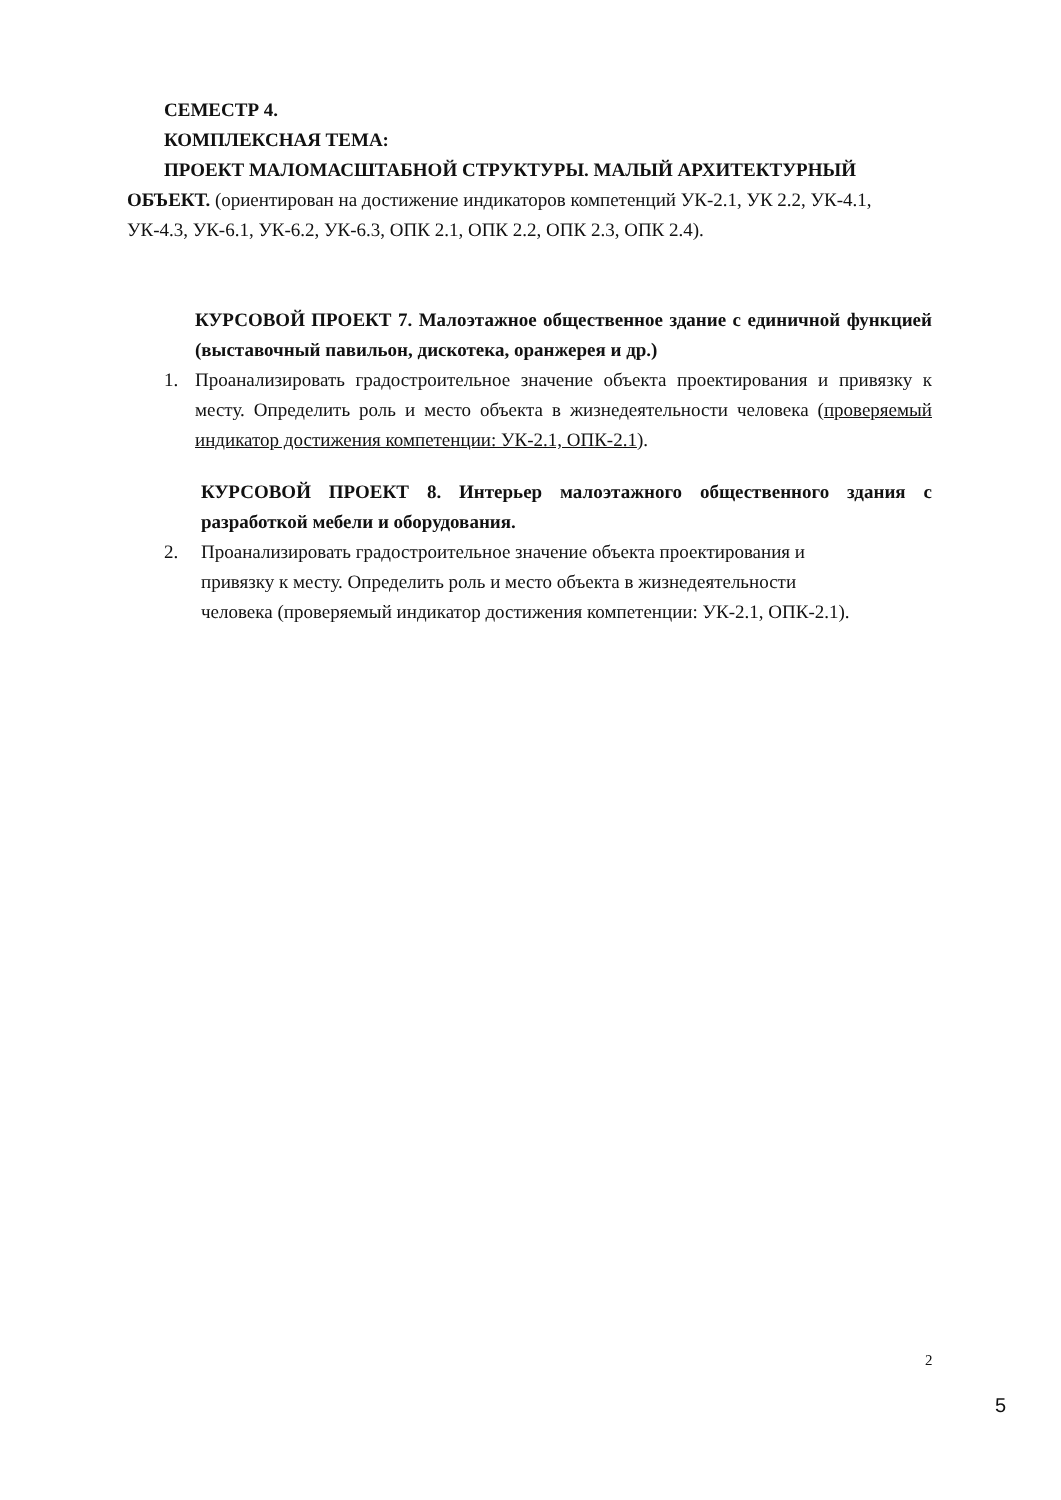СЕМЕСТР 4.
КОМПЛЕКСНАЯ ТЕМА:
ПРОЕКТ МАЛОМАСШТАБНОЙ СТРУКТУРЫ. МАЛЫЙ АРХИТЕКТУРНЫЙ ОБЪЕКТ. (ориентирован на достижение индикаторов компетенций УК-2.1, УК 2.2, УК-4.1, УК-4.3, УК-6.1, УК-6.2, УК-6.3, ОПК 2.1, ОПК 2.2, ОПК 2.3, ОПК 2.4).
КУРСОВОЙ ПРОЕКТ 7. Малоэтажное общественное здание с единичной функцией (выставочный павильон, дискотека, оранжерея и др.)
1. Проанализировать градостроительное значение объекта проектирования и привязку к месту. Определить роль и место объекта в жизнедеятельности человека (проверяемый индикатор достижения компетенции: УК-2.1, ОПК-2.1).
КУРСОВОЙ ПРОЕКТ 8. Интерьер малоэтажного общественного здания с разработкой мебели и оборудования.
2. Проанализировать градостроительное значение объекта проектирования и
привязку к месту. Определить роль и место объекта в жизнедеятельности
человека (проверяемый индикатор достижения компетенции: УК-2.1, ОПК-2.1).
2
5